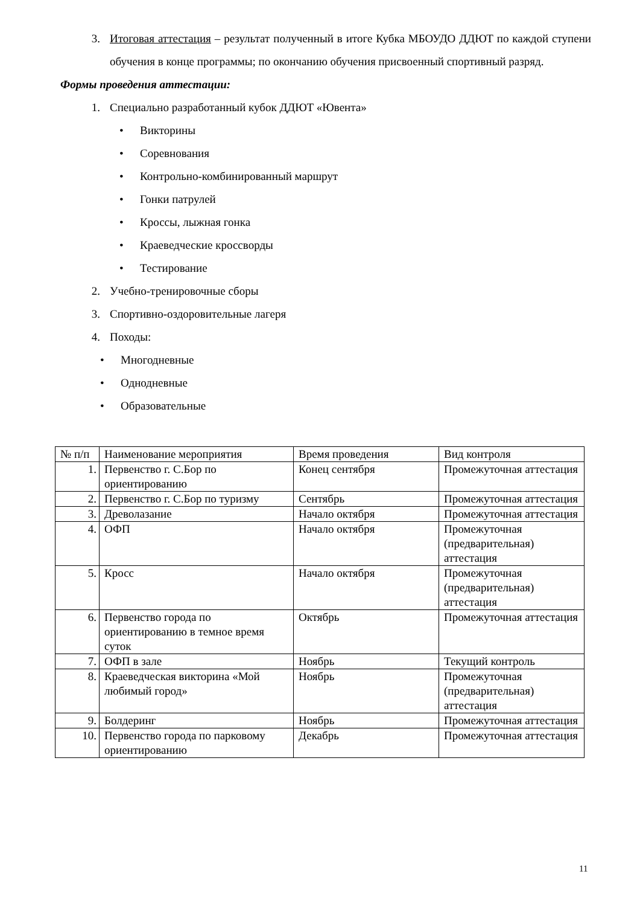3. Итоговая аттестация – результат полученный в итоге Кубка МБОУДО ДДЮТ по каждой ступени обучения в конце программы; по окончанию обучения присвоенный спортивный разряд.
Формы проведения аттестации:
1. Специально разработанный кубок ДДЮТ «Ювента»
• Викторины
• Соревнования
• Контрольно-комбинированный маршрут
• Гонки патрулей
• Кроссы, лыжная гонка
• Краеведческие кроссворды
• Тестирование
2. Учебно-тренировочные сборы
3. Спортивно-оздоровительные лагеря
4. Походы:
• Многодневные
• Однодневные
• Образовательные
| № п/п | Наименование мероприятия | Время проведения | Вид контроля |
| 1. | Первенство г. С.Бор по ориентированию | Конец сентября | Промежуточная аттестация |
| 2. | Первенство г. С.Бор по туризму | Сентябрь | Промежуточная аттестация |
| 3. | Древолазание | Начало октября | Промежуточная аттестация |
| 4. | ОФП | Начало октября | Промежуточная (предварительная) аттестация |
| 5. | Кросс | Начало октября | Промежуточная (предварительная) аттестация |
| 6. | Первенство города по ориентированию в темное время суток | Октябрь | Промежуточная аттестация |
| 7. | ОФП в зале | Ноябрь | Текущий контроль |
| 8. | Краеведческая викторина «Мой любимый город» | Ноябрь | Промежуточная (предварительная) аттестация |
| 9. | Болдеринг | Ноябрь | Промежуточная аттестация |
| 10. | Первенство города по парковому ориентированию | Декабрь | Промежуточная аттестация |
11